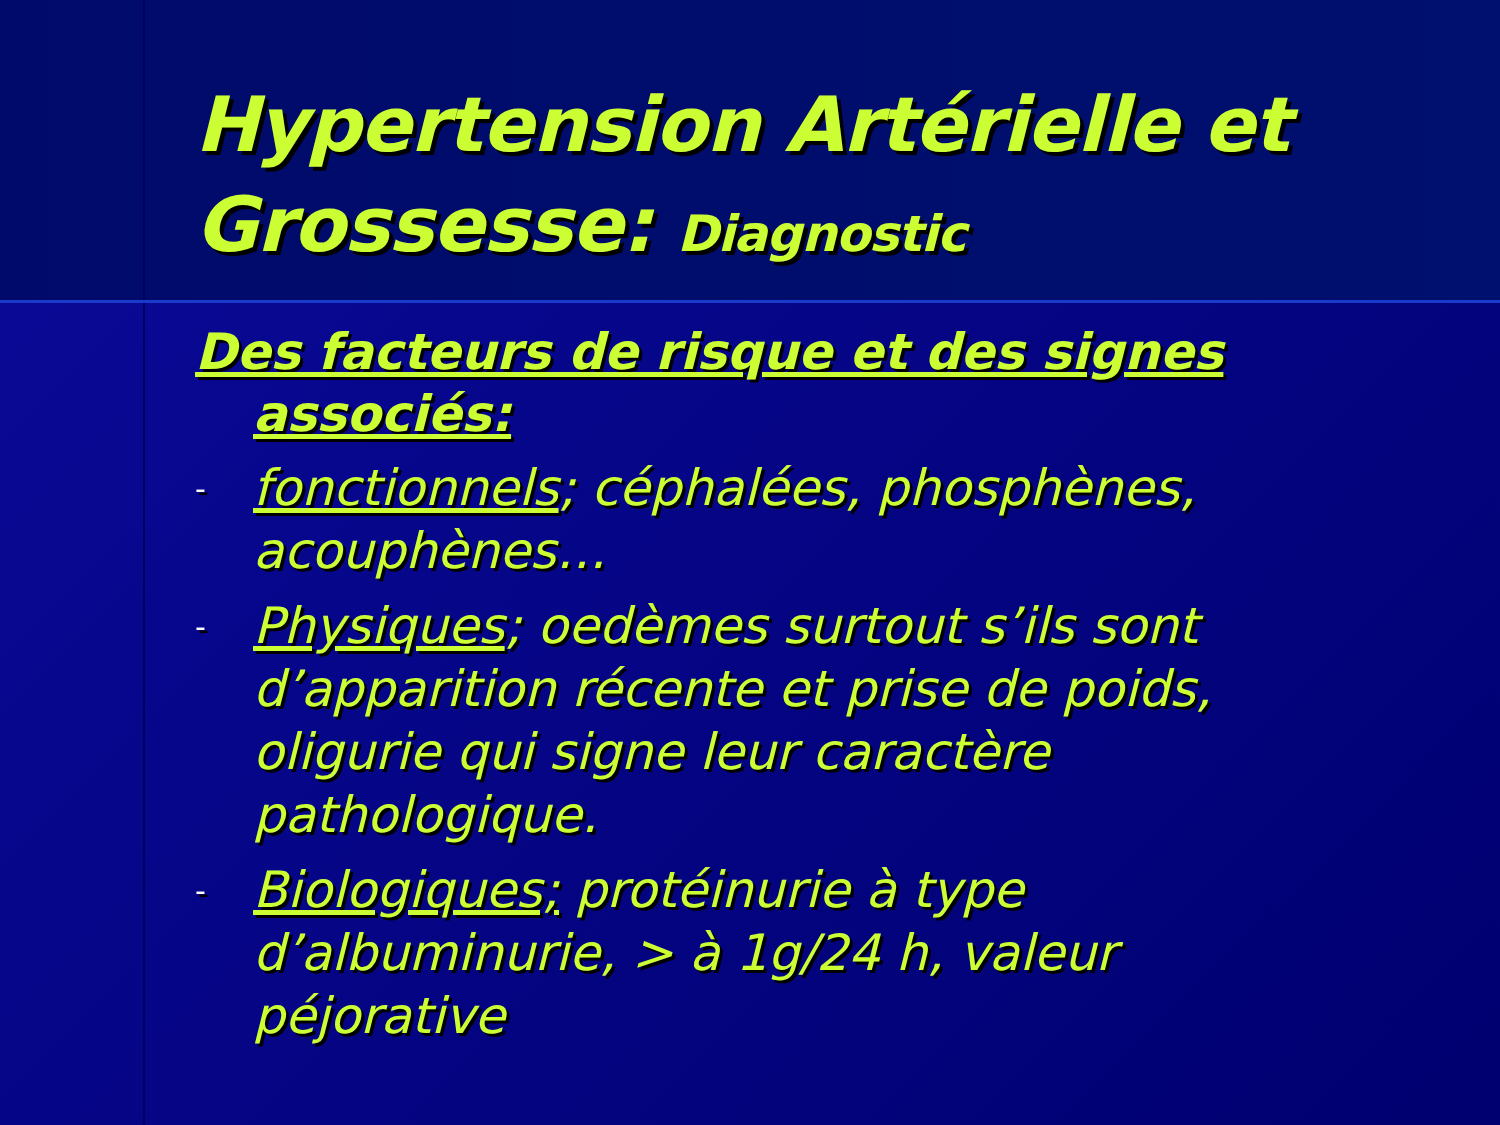Hypertension Artérielle et Grossesse: Diagnostic
Des facteurs de risque et des signes associés:
-
fonctionnels; céphalées, phosphènes, acouphènes…
-
Physiques; oedèmes surtout s’ils sont d’apparition récente et prise de poids, oligurie qui signe leur caractère pathologique.
-
Biologiques; protéinurie à type d’albuminurie, > à 1g/24 h, valeur péjorative